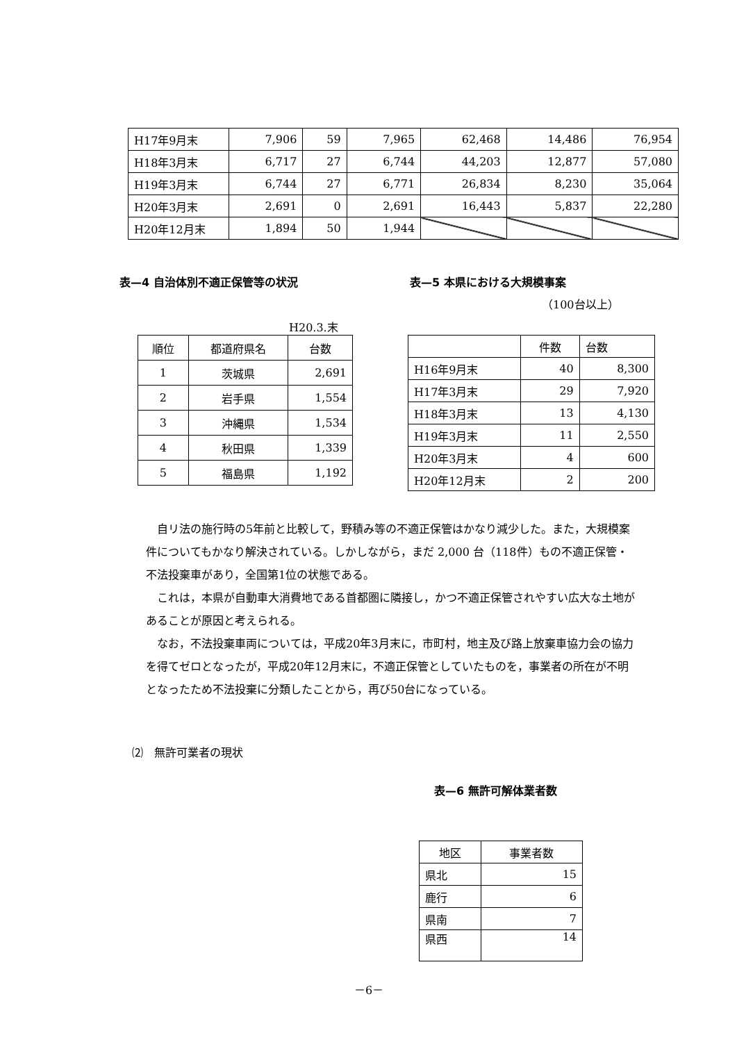| H17年9月末 | 7,906 | 59 | 7,965 | 62,468 | 14,486 | 76,954 |
| H18年3月末 | 6,717 | 27 | 6,744 | 44,203 | 12,877 | 57,080 |
| H19年3月末 | 6,744 | 27 | 6,771 | 26,834 | 8,230 | 35,064 |
| H20年3月末 | 2,691 | 0 | 2,691 | 16,443 | 5,837 | 22,280 |
| H20年12月末 | 1,894 | 50 | 1,944 | | | |
表—4 自治体別不適正保管等の状況 表—5 本県における大規模事案
（100台以上）
H20.3.末
| 順位 | 都道府県名 | 台数 |
| 1 | 茨城県 | 2,691 |
| 2 | 岩手県 | 1,554 |
| 3 | 沖縄県 | 1,534 |
| 4 | 秋田県 | 1,339 |
| 5 | 福島県 | 1,192 |
| | 件数 | 台数 |
| H16年9月末 | 40 | 8,300 |
| H17年3月末 | 29 | 7,920 |
| H18年3月末 | 13 | 4,130 |
| H19年3月末 | 11 | 2,550 |
| H20年3月末 | 4 | 600 |
| H20年12月末 | 2 | 200 |
　自リ法の施行時の5年前と比較して，野積み等の不適正保管はかなり減少した。また，大規模案件についてもかなり解決されている。しかしながら，まだ 2,000 台（118件）もの不適正保管・不法投棄車があり，全国第1位の状態である。
　これは，本県が自動車大消費地である首都圏に隣接し，かつ不適正保管されやすい広大な土地があることが原因と考えられる。
　なお，不法投棄車両については，平成20年3月末に，市町村，地主及び路上放棄車協力会の協力を得てゼロとなったが，平成20年12月末に，不適正保管としていたものを，事業者の所在が不明となったため不法投棄に分類したことから，再び50台になっている。
⑵　無許可業者の現状
表—6 無許可解体業者数
| 地区 | 事業者数 |
| 県北 | 15 |
| 鹿行 | 6 |
| 県南 | 7 |
| 県西 | 14 |
－6－